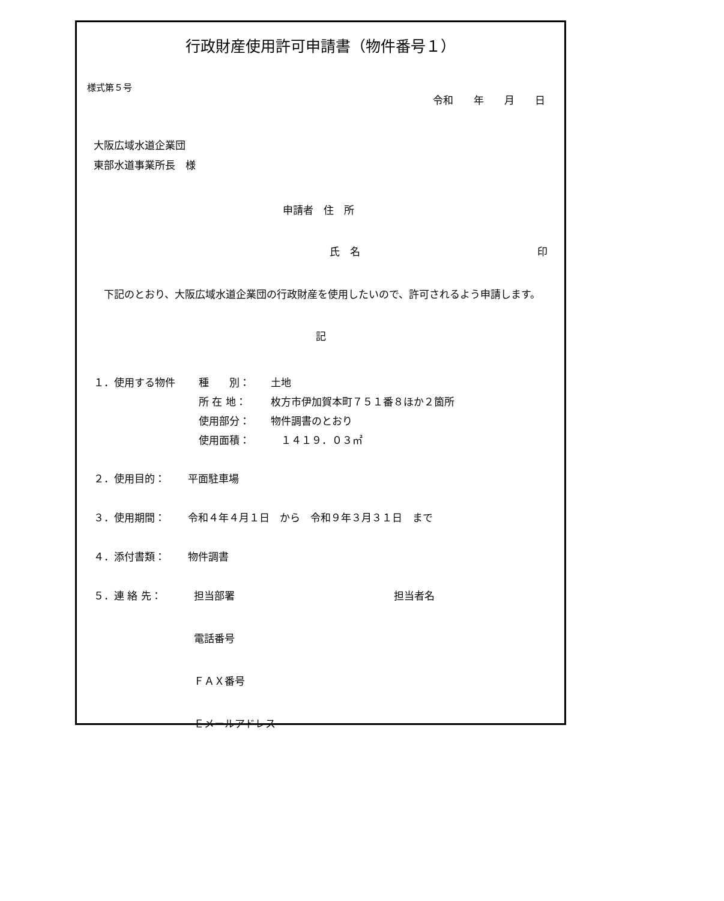様式第５号
行政財産使用許可申請書（物件番号１）
令和　　年　　月　　日
大阪広域水道企業団
東部水道事業所長　様
申請者　住　所
氏　名 印
　下記のとおり、大阪広域水道企業団の行政財産を使用したいので、許可されるよう申請します。
記
１．使用する物件 種　　別： 土地
所 在 地： 枚方市伊加賀本町７５１番８ほか２箇所
使用部分： 物件調書のとおり
使用面積：　１４１９．０３㎡
２．使用目的： 平面駐車場
３．使用期間： 令和４年４月１日　から　令和９年３月３１日　まで
４．添付書類： 物件調書
５．連 絡 先： 担当部署 担当者名
電話番号
ＦＡＸ番号
Ｅメールアドレス